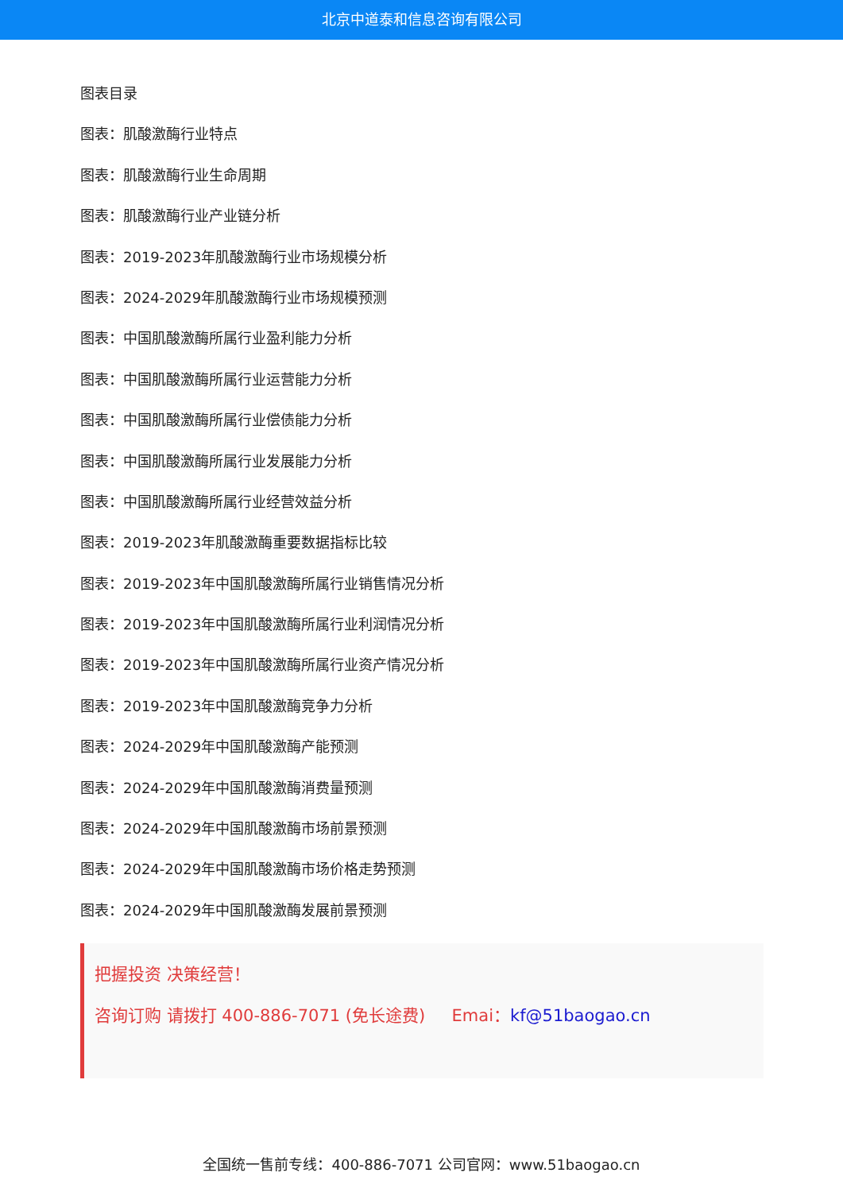北京中道泰和信息咨询有限公司
图表目录
图表：肌酸激酶行业特点
图表：肌酸激酶行业生命周期
图表：肌酸激酶行业产业链分析
图表：2019-2023年肌酸激酶行业市场规模分析
图表：2024-2029年肌酸激酶行业市场规模预测
图表：中国肌酸激酶所属行业盈利能力分析
图表：中国肌酸激酶所属行业运营能力分析
图表：中国肌酸激酶所属行业偿债能力分析
图表：中国肌酸激酶所属行业发展能力分析
图表：中国肌酸激酶所属行业经营效益分析
图表：2019-2023年肌酸激酶重要数据指标比较
图表：2019-2023年中国肌酸激酶所属行业销售情况分析
图表：2019-2023年中国肌酸激酶所属行业利润情况分析
图表：2019-2023年中国肌酸激酶所属行业资产情况分析
图表：2019-2023年中国肌酸激酶竞争力分析
图表：2024-2029年中国肌酸激酶产能预测
图表：2024-2029年中国肌酸激酶消费量预测
图表：2024-2029年中国肌酸激酶市场前景预测
图表：2024-2029年中国肌酸激酶市场价格走势预测
图表：2024-2029年中国肌酸激酶发展前景预测
把握投资 决策经营！
咨询订购 请拨打 400-886-7071 (免长途费) Emai：kf@51baogao.cn
全国统一售前专线：400-886-7071 公司官网：www.51baogao.cn